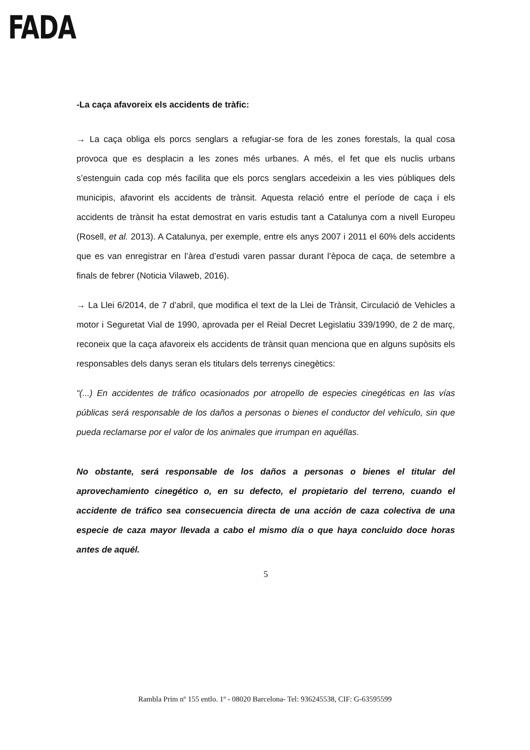FADA
-La caça afavoreix els accidents de tràfic:
→ La caça obliga els porcs senglars a refugiar-se fora de les zones forestals, la qual cosa provoca que es desplacin a les zones més urbanes. A més, el fet que els nuclis urbans s’estenguin cada cop més facilita que els porcs senglars accedeixin a les vies públiques dels municipis, afavorint els accidents de trànsit. Aquesta relació entre el període de caça i els accidents de trànsit ha estat demostrat en varis estudis tant a Catalunya com a nivell Europeu (Rosell, et al. 2013). A Catalunya, per exemple, entre els anys 2007 i 2011 el 60% dels accidents que es van enregistrar en l’àrea d’estudi varen passar durant l’època de caça, de setembre a finals de febrer (Noticia Vilaweb, 2016).
→ La Llei 6/2014, de 7 d’abril, que modifica el text de la Llei de Trànsit, Circulació de Vehicles a motor i Seguretat Vial de 1990, aprovada per el Reial Decret Legislatiu 339/1990, de 2 de març, reconeix que la caça afavoreix els accidents de trànsit quan menciona que en alguns supòsits els responsables dels danys seran els titulars dels terrenys cinegètics:
“(...) En accidentes de tráfico ocasionados por atropello de especies cinegéticas en las vías públicas será responsable de los daños a personas o bienes el conductor del vehículo, sin que pueda reclamarse por el valor de los animales que irrumpan en aquéllas.
No obstante, será responsable de los daños a personas o bienes el titular del aprovechamiento cinegético o, en su defecto, el propietario del terreno, cuando el accidente de tráfico sea consecuencia directa de una acción de caza colectiva de una especie de caza mayor llevada a cabo el mismo día o que haya concluido doce horas antes de aquél.
5
Rambla Prim nº 155 entlo. 1º - 08020 Barcelona- Tel: 936245538, CIF: G-63595599